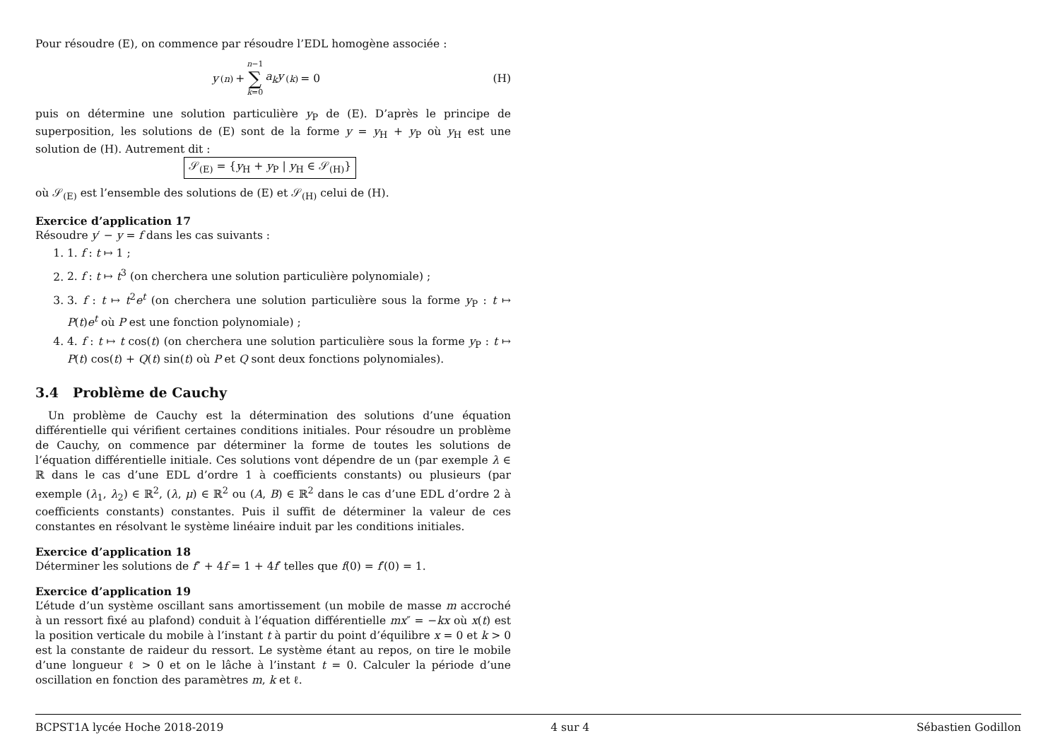Pour résoudre (E), on commence par résoudre l’EDL homogène associée :
y<sup>(n)</sup> + n−1 ∑ k=0 a<sub>k</sub>y<sup>(k)</sup> = 0 (H)
puis on détermine une solution particulière y<sub>P</sub> de (E). D’après le principe de superposition, les solutions de (E) sont de la forme y = y<sub>H</sub> + y<sub>P</sub> où y<sub>H</sub> est une solution de (H). Autrement dit :
𝒮<sub>(E)</sub> = {y<sub>H</sub> + y<sub>P</sub> | y<sub>H</sub> ∈ 𝒮<sub>(H)</sub>}
où 𝒮<sub>(E)</sub> est l’ensemble des solutions de (E) et 𝒮<sub>(H)</sub> celui de (H).
Exercice d’application 17
Résoudre y′ − y = f dans les cas suivants :
1. 1. f : t ↦ 1 ;
2. 2. f : t ↦ t<sup>3</sup> (on cherchera une solution particulière polynomiale) ;
3. 3. f : t ↦ t<sup>2</sup>e<sup>t</sup> (on cherchera une solution particulière sous la forme y<sub>P</sub> : t ↦ P(t)e<sup>t</sup> où P est une fonction polynomiale) ;
4. 4. f : t ↦ t cos(t) (on cherchera une solution particulière sous la forme y<sub>P</sub> : t ↦ P(t) cos(t) + Q(t) sin(t) où P et Q sont deux fonctions polynomiales).
3.4 Problème de Cauchy
Un problème de Cauchy est la détermination des solutions d’une équation différentielle qui vérifient certaines conditions initiales. Pour résoudre un problème de Cauchy, on commence par déterminer la forme de toutes les solutions de l’équation différentielle initiale. Ces solutions vont dépendre de un (par exemple λ ∈ ℝ dans le cas d’une EDL d’ordre 1 à coefficients constants) ou plusieurs (par exemple (λ<sub>1</sub>, λ<sub>2</sub>) ∈ ℝ<sup>2</sup>, (λ, μ) ∈ ℝ<sup>2</sup> ou (A, B) ∈ ℝ<sup>2</sup> dans le cas d’une EDL d’ordre 2 à coefficients constants) constantes. Puis il suffit de déterminer la valeur de ces constantes en résolvant le système linéaire induit par les conditions initiales.
Exercice d’application 18
Déterminer les solutions de f″ + 4f = 1 + 4f′ telles que f(0) = f′(0) = 1.
Exercice d’application 19
L’étude d’un système oscillant sans amortissement (un mobile de masse m accroché à un ressort fixé au plafond) conduit à l’équation différentielle mx″ = −kx où x(t) est la position verticale du mobile à l’instant t à partir du point d’équilibre x = 0 et k > 0 est la constante de raideur du ressort. Le système étant au repos, on tire le mobile d’une longueur ℓ > 0 et on le lâche à l’instant t = 0. Calculer la période d’une oscillation en fonction des paramètres m, k et ℓ.
BCPST1A lycée Hoche 2018-2019 4 sur 4 Sébastien Godillon